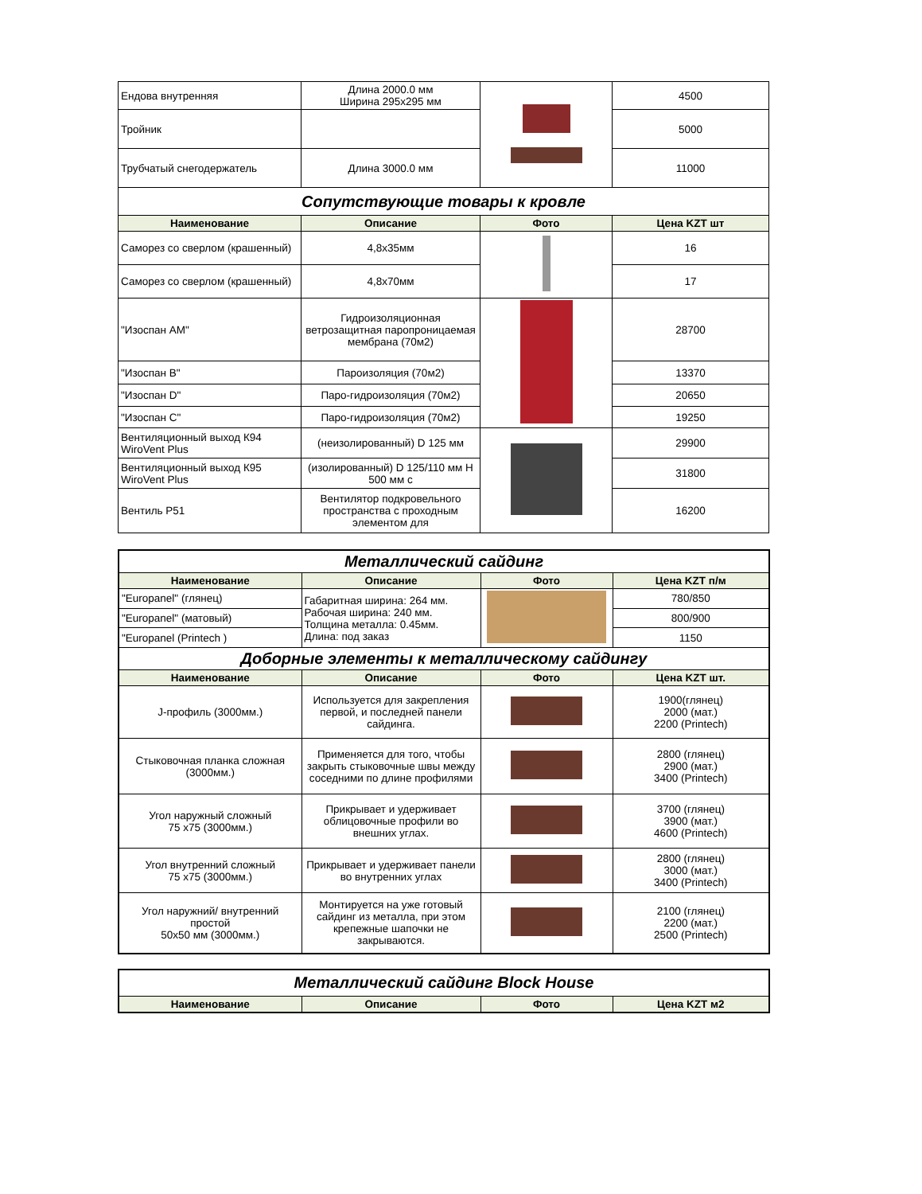| Ендова внутренняя | Длина 2000.0 мм Ширина 295х295 мм | | 4500 |
| Тройник | | | 5000 |
| Трубчатый снегодержатель | Длина 3000.0 мм | | 11000 |
| Сопутствующие товары к кровле | | | |
| Наименование | Описание | Фото | Цена KZT шт |
| Саморез со сверлом (крашенный) | 4,8х35мм | | 16 |
| Саморез со сверлом (крашенный) | 4,8х70мм | | 17 |
| "Изоспан АМ" | Гидроизоляционная ветрозащитная паропроницаемая мембрана (70м2) | | 28700 |
| "Изоспан В" | Пароизоляция (70м2) | | 13370 |
| "Изоспан D" | Паро-гидроизоляция (70м2) | | 20650 |
| "Изоспан С" | Паро-гидроизоляция (70м2) | | 19250 |
| Вентиляционный выход К94 WiroVent Plus | (неизолированный) D 125 мм | | 29900 |
| Вентиляционный выход К95 WiroVent Plus | (изолированный) D 125/110 мм Н 500 мм с | | 31800 |
| Вентиль Р51 | Вентилятор подкровельного пространства с проходным элементом для | | 16200 |
| Металлический сайдинг | | | |
| Наименование | Описание | Фото | Цена KZT п/м |
| "Europanel" (глянец) | Габаритная ширина: 264 мм. Рабочая ширина: 240 мм. Толщина металла: 0.45мм. Длина: под заказ | | 780/850 |
| "Europanel" (матовый) | | | 800/900 |
| "Europanel (Printech ) | | | 1150 |
| Доборные элементы к металлическому сайдингу | | | |
| Наименование | Описание | Фото | Цена KZT шт. |
| J-профиль (3000мм.) | Используется для закрепления первой, и последней панели сайдинга. | | 1900(глянец) 2000 (мат.) 2200 (Printech) |
| Стыковочная планка сложная (3000мм.) | Применяется для того, чтобы закрыть стыковочные швы между соседними по длине профилями | | 2800 (глянец) 2900 (мат.) 3400 (Printech) |
| Угол наружный сложный 75 х75 (3000мм.) | Прикрывает и удерживает облицовочные профили во внешних углах. | | 3700 (глянец) 3900 (мат.) 4600 (Printech) |
| Угол внутренний сложный 75 х75 (3000мм.) | Прикрывает и удерживает панели во внутренних углах | | 2800 (глянец) 3000 (мат.) 3400 (Printech) |
| Угол наружний/ внутренний простой 50х50 мм (3000мм.) | Монтируется на уже готовый сайдинг из металла, при этом крепежные шапочки не закрываются. | | 2100 (глянец) 2200 (мат.) 2500 (Printech) |
| Металлический сайдинг Block House | | | |
| Наименование | Описание | Фото | Цена KZT м2 |